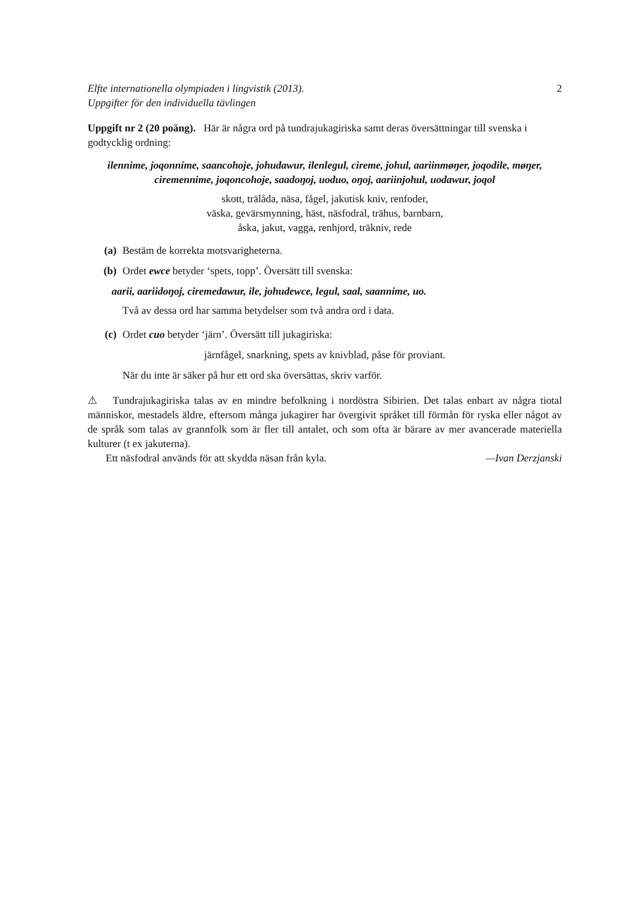Elfte internationella olympiaden i lingvistik (2013).
Uppgifter för den individuella tävlingen 2
Uppgift nr 2 (20 poäng). Här är några ord på tundrajukagiriska samt deras översättningar till svenska i godtycklig ordning:
ilennime, joqonnime, saancohoje, johudawur, ilenlegul, cireme, johul, aariinmøŋer, joqodile, møŋer, ciremennime, joqoncohoje, saadoŋoj, uoduo, oŋoj, aariinjohul, uodawur, joqol
skott, trälåda, näsa, fågel, jakutisk kniv, renfoder,
väska, gevärsmynning, häst, näsfodral, trähus, barnbarn,
åska, jakut, vagga, renhjord, träkniv, rede
(a) Bestäm de korrekta motsvarigheterna.
(b) Ordet ewce betyder ‘spets, topp’. Översätt till svenska:
aarii, aariidoŋoj, ciremedawur, ile, johudewce, legul, saal, saannime, uo.
Två av dessa ord har samma betydelser som två andra ord i data.
(c) Ordet cuo betyder ‘järn’. Översätt till jukagiriska:
järnfågel, snarkning, spets av knivblad, påse för proviant.
När du inte är säker på hur ett ord ska översättas, skriv varför.
⚠ Tundrajukagiriska talas av en mindre befolkning i nordöstra Sibirien. Det talas enbart av några tiotal människor, mestadels äldre, eftersom många jukagirer har övergivit språket till förmån för ryska eller något av de språk som talas av grannfolk som är fler till antalet, och som ofta är bärare av mer avancerade materiella kulturer (t ex jakuterna).
Ett näsfodral används för att skydda näsan från kyla. —Ivan Derzjanski